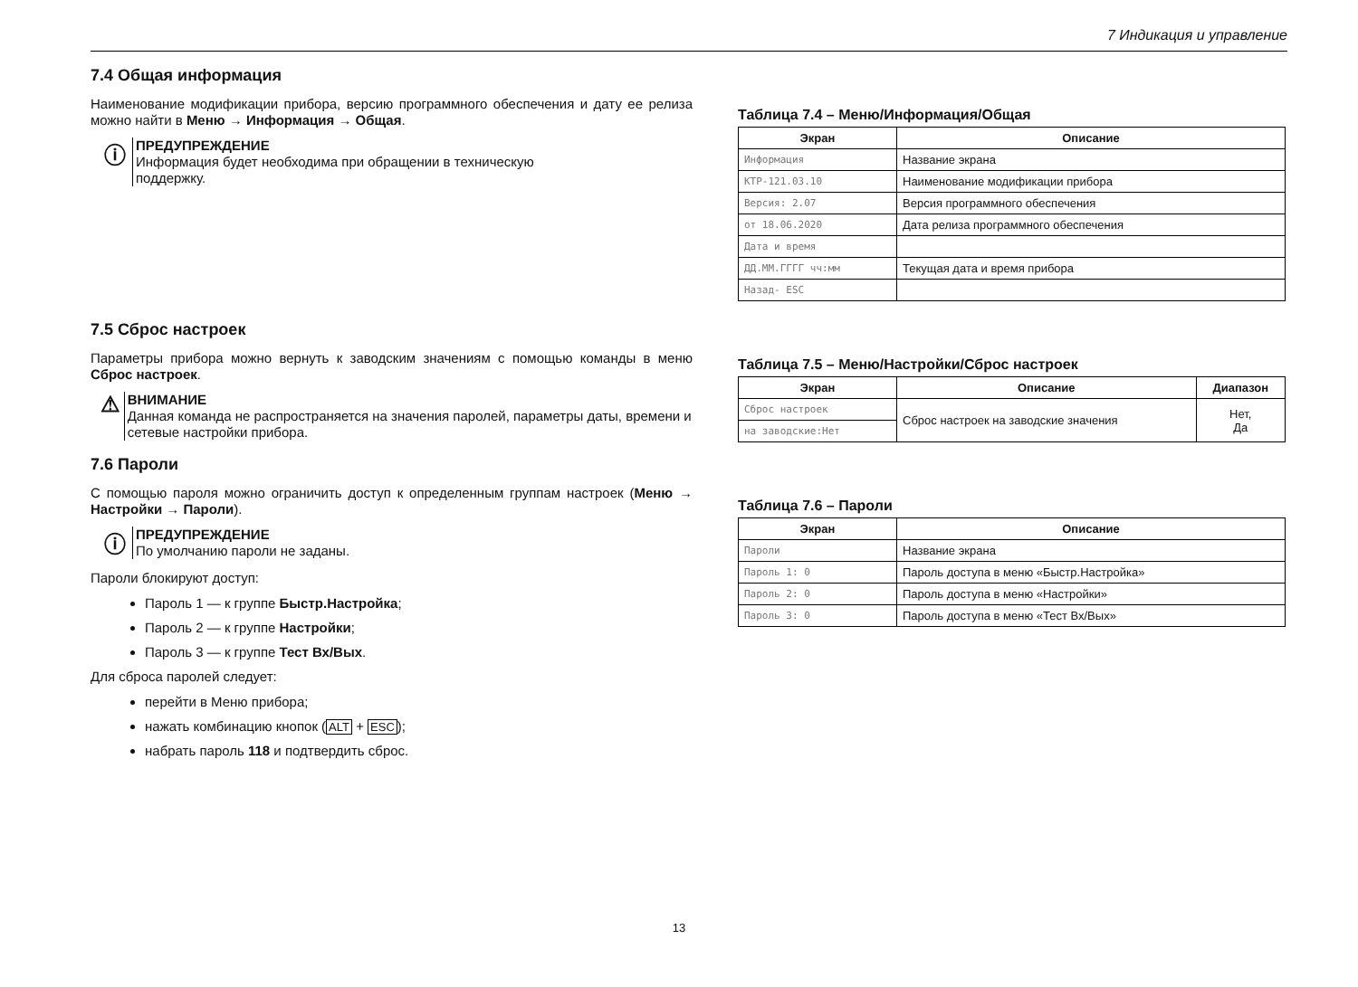7 Индикация и управление
7.4 Общая информация
Наименование модификации прибора, версию программного обеспечения и дату ее релиза можно найти в Меню → Информация → Общая.
ⓘ
ПРЕДУПРЕЖДЕНИЕ
Информация будет необходима при обращении в техническую
поддержку.
7.5 Сброс настроек
Параметры прибора можно вернуть к заводским значениям с помощью команды в меню Сброс настроек.
⚠
ВНИМАНИЕ
Данная команда не распространяется на значения паролей, параметры даты, времени и сетевые настройки прибора.
7.6 Пароли
С помощью пароля можно ограничить доступ к определенным группам настроек (Меню → Настройки → Пароли).
ⓘ
ПРЕДУПРЕЖДЕНИЕ
По умолчанию пароли не заданы.
Пароли блокируют доступ:
Пароль 1 — к группе Быстр.Настройка;
Пароль 2 — к группе Настройки;
Пароль 3 — к группе Тест Вх/Вых.
Для сброса паролей следует:
перейти в Меню прибора;
нажать комбинацию кнопок (ALT + ESC);
набрать пароль 118 и подтвердить сброс.
Таблица 7.4 – Меню/Информация/Общая
| Экран | Описание |
| --- | --- |
| Информация | Название экрана |
| КТР-121.03.10 | Наименование модификации прибора |
| Версия: 2.07 | Версия программного обеспечения |
| от 18.06.2020 | Дата релиза программного обеспечения |
| Дата и время | |
| ДД.ММ.ГГГГ чч:мм | Текущая дата и время прибора |
| Назад- ESC | |
Таблица 7.5 – Меню/Настройки/Сброс настроек
| Экран | Описание | Диапазон |
| --- | --- | --- |
| Сброс настроек | Сброс настроек на заводские значения | Нет, Да |
| на заводские:Нет | | |
Таблица 7.6 – Пароли
| Экран | Описание |
| --- | --- |
| Пароли | Название экрана |
| Пароль 1: 0 | Пароль доступа в меню «Быстр.Настройка» |
| Пароль 2: 0 | Пароль доступа в меню «Настройки» |
| Пароль 3: 0 | Пароль доступа в меню «Тест Вх/Вых» |
13